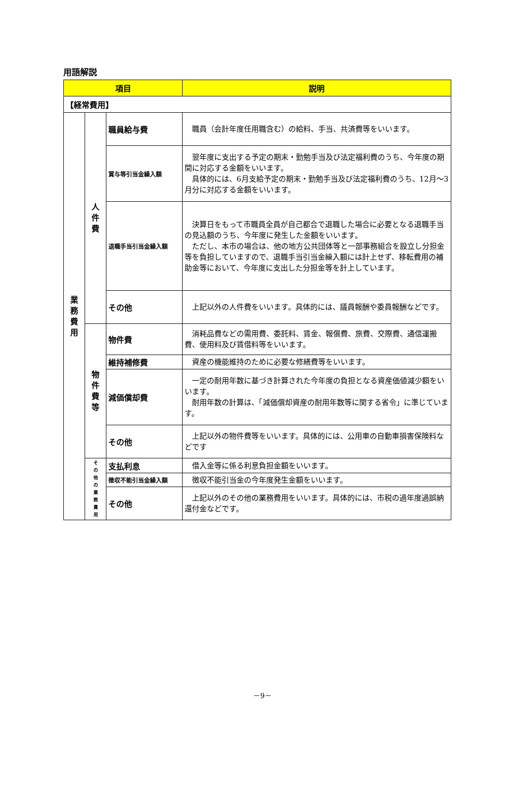用語解説
| 項目 | | | 説明 |
| --- | --- | --- | --- |
| 【経常費用】 | | | |
| 業 務 費 用 | 人 件 費 | 職員給与費 | 職員（会計年度任用職含む）の給料、手当、共済費等をいいます。 |
| | | 賞与等引当金繰入額 | 翌年度に支出する予定の期末・勤勉手当及び法定福利費のうち、今年度の期間に対応する金額をいいます。 具体的には、6月支給予定の期末・勤勉手当及び法定福利費のうち、12月～3月分に対応する金額をいいます。 |
| | | 退職手当引当金繰入額 | 決算日をもって市職員全員が自己都合で退職した場合に必要となる退職手当の見込額のうち、今年度に発生した金額をいいます。 ただし、本市の場合は、他の地方公共団体等と一部事務組合を設立し分担金等を負担していますので、退職手当引当金繰入額には計上せず、移転費用の補助金等において、今年度に支出した分担金等を計上しています。 |
| | | その他 | 上記以外の人件費をいいます。具体的には、議員報酬や委員報酬などです。 |
| | 物 件 費 等 | 物件費 | 消耗品費などの需用費、委託料、賃金、報償費、旅費、交際費、通信運搬費、使用料及び賃借料等をいいます。 |
| | | 維持補修費 | 資産の機能維持のために必要な修繕費等をいいます。 |
| | | 減価償却費 | 一定の耐用年数に基づき計算された今年度の負担となる資産価値減少額をいいます。 耐用年数の計算は、「減価償却資産の耐用年数等に関する省令」に準じています。 |
| | | その他 | 上記以外の物件費等をいいます。具体的には、公用車の自動車損害保険料などです |
| | そ の 他 の 業 務 費 用 | 支払利息 | 借入金等に係る利息負担金額をいいます。 |
| | | 徴収不能引当金繰入額 | 徴収不能引当金の今年度発生金額をいいます。 |
| | | その他 | 上記以外のその他の業務費用をいいます。具体的には、市税の過年度過誤納還付金などです。 |
－9－